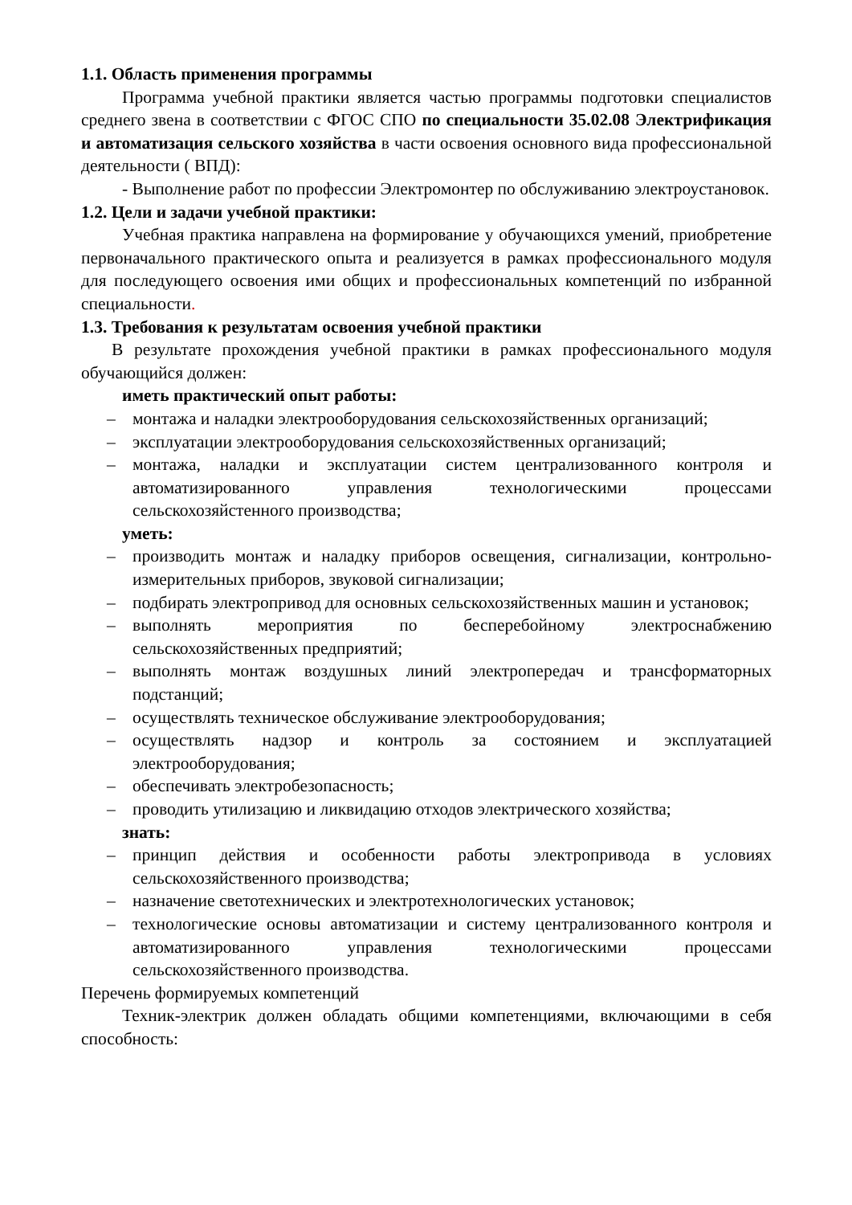1.1. Область применения программы
Программа учебной практики является частью программы подготовки специалистов среднего звена в соответствии с ФГОС СПО по специальности 35.02.08 Электрификация и автоматизация сельского хозяйства в части освоения основного вида профессиональной деятельности ( ВПД):
- Выполнение работ по профессии Электромонтер по обслуживанию электроустановок.
1.2. Цели и задачи учебной практики:
Учебная практика направлена на формирование у обучающихся умений, приобретение первоначального практического опыта и реализуется в рамках профессионального модуля для последующего освоения ими общих и профессиональных компетенций по избранной специальности.
1.3. Требования к результатам освоения учебной практики
В результате прохождения учебной практики в рамках профессионального модуля обучающийся должен:
иметь практический опыт работы:
– монтажа и наладки электрооборудования сельскохозяйственных организаций;
– эксплуатации электрооборудования сельскохозяйственных организаций;
– монтажа, наладки и эксплуатации систем централизованного контроля и автоматизированного управления технологическими процессами сельскохозяйстенного производства;
уметь:
– производить монтаж и наладку приборов освещения, сигнализации, контрольно-измерительных приборов, звуковой сигнализации;
– подбирать электропривод для основных сельскохозяйственных машин и установок;
– выполнять мероприятия по бесперебойному электроснабжению сельскохозяйственных предприятий;
– выполнять монтаж воздушных линий электропередач и трансформаторных подстанций;
– осуществлять техническое обслуживание электрооборудования;
– осуществлять надзор и контроль за состоянием и эксплуатацией электрооборудования;
– обеспечивать электробезопасность;
– проводить утилизацию и ликвидацию отходов электрического хозяйства;
знать:
– принцип действия и особенности работы электропривода в условиях сельскохозяйственного производства;
– назначение светотехнических и электротехнологических установок;
– технологические основы автоматизации и систему централизованного контроля и автоматизированного управления технологическими процессами сельскохозяйственного производства.
Перечень формируемых компетенций
Техник-электрик должен обладать общими компетенциями, включающими в себя способность: